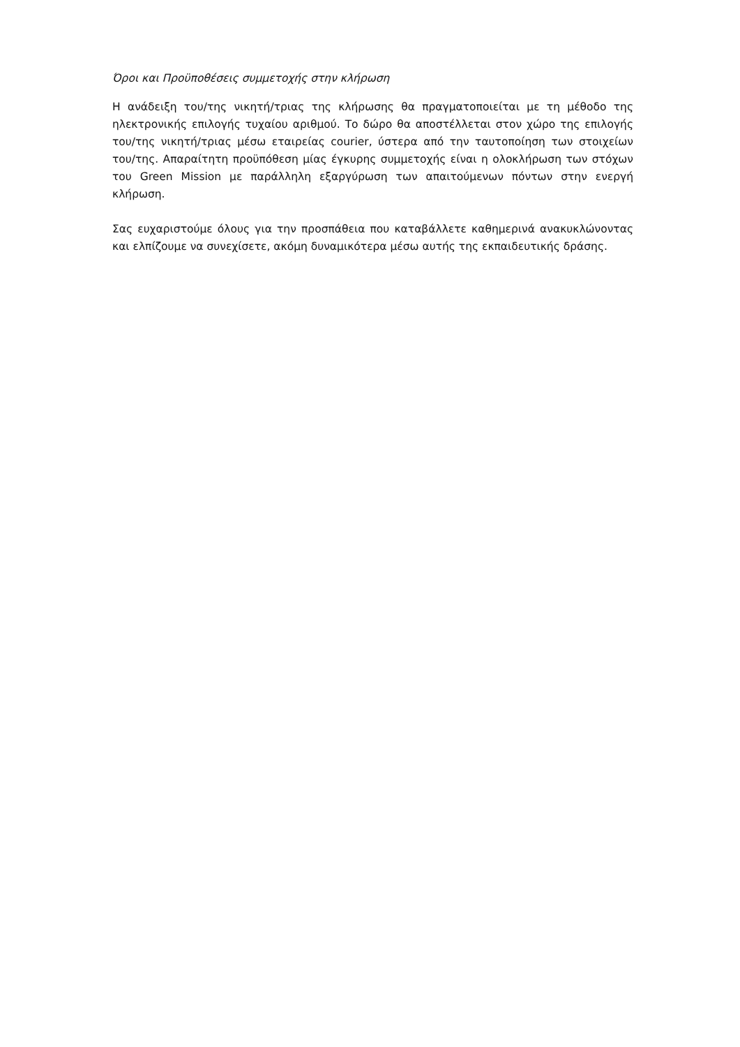Όροι και Προϋποθέσεις συμμετοχής στην κλήρωση
Η ανάδειξη του/της νικητή/τριας της κλήρωσης θα πραγματοποιείται με τη μέθοδο της ηλεκτρονικής επιλογής τυχαίου αριθμού. Το δώρο θα αποστέλλεται στον χώρο της επιλογής του/της νικητή/τριας μέσω εταιρείας courier, ύστερα από την ταυτοποίηση των στοιχείων του/της. Απαραίτητη προϋπόθεση μίας έγκυρης συμμετοχής είναι η ολοκλήρωση των στόχων του Green Mission με παράλληλη εξαργύρωση των απαιτούμενων πόντων στην ενεργή κλήρωση.
Σας ευχαριστούμε όλους για την προσπάθεια που καταβάλλετε καθημερινά ανακυκλώνοντας και ελπίζουμε να συνεχίσετε, ακόμη δυναμικότερα μέσω αυτής της εκπαιδευτικής δράσης.